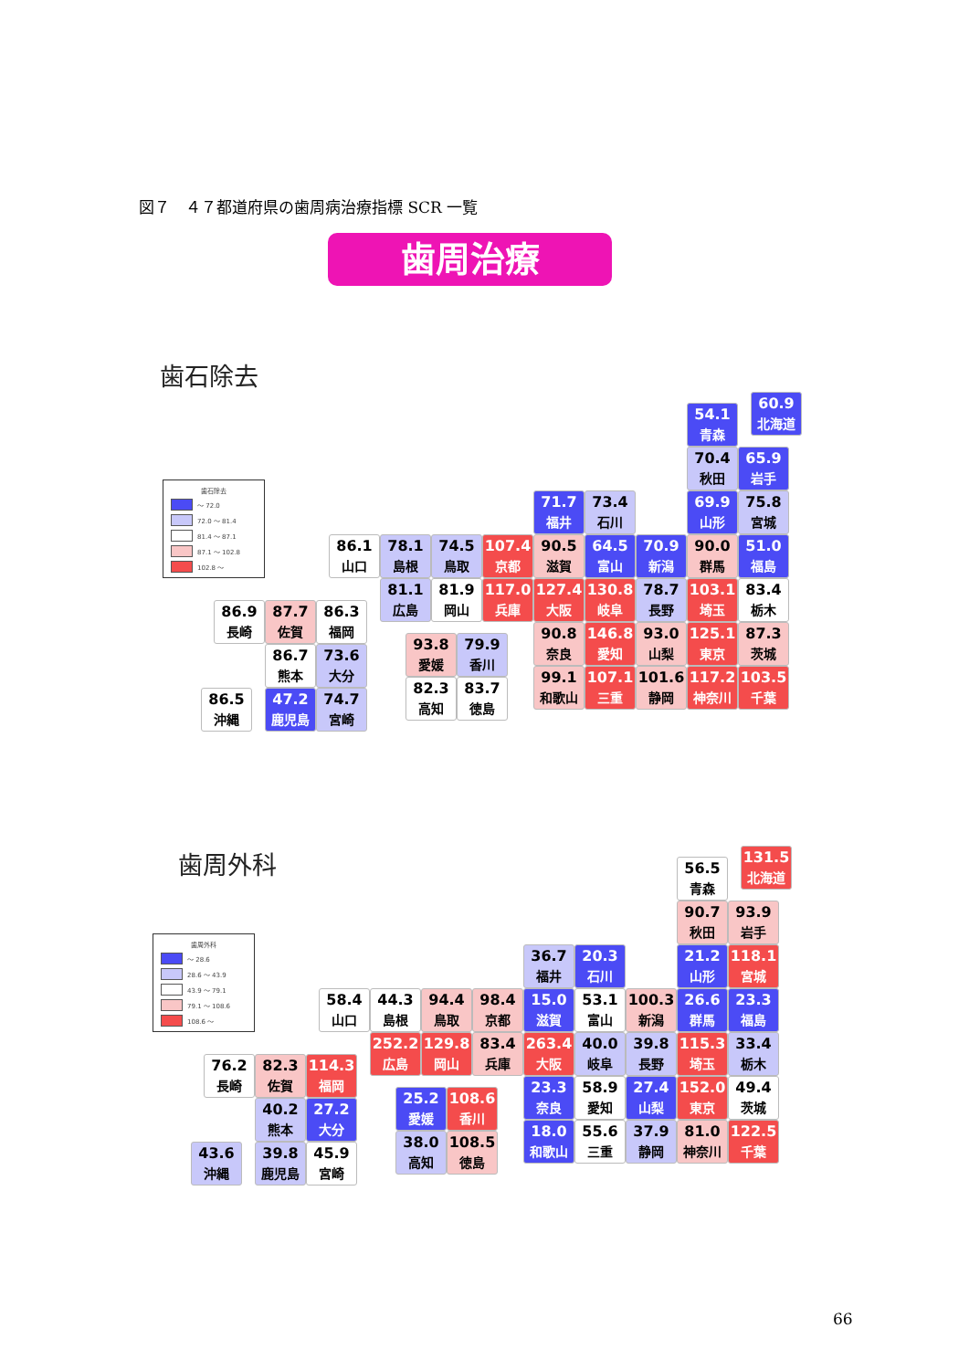図７　４７都道府県の歯周病治療指標 SCR 一覧
歯周治療
歯石除去
60.9
北海道
54.1
青森
歯石除去
～ 72.0
72.0 ～ 81.4
81.4 ～ 87.1
87.1 ～ 102.8
102.8 ～
70.4
秋田
65.9
岩手
71.7
福井
73.4
石川
69.9
山形
75.8
宮城
86.1
山口
78.1
島根
74.5
鳥取
107.4
京都
90.5
滋賀
64.5
富山
70.9
新潟
90.0
群馬
51.0
福島
81.1
広島
81.9
岡山
117.0
兵庫
127.4
大阪
130.8
岐阜
78.7
長野
103.1
埼玉
83.4
栃木
86.9
長崎
87.7
佐賀
86.3
福岡
90.8
奈良
146.8
愛知
93.0
山梨
125.1
東京
87.3
茨城
93.8
愛媛
79.9
香川
86.7
熊本
73.6
大分
99.1
和歌山
107.1
三重
101.6
静岡
117.2
神奈川
103.5
千葉
82.3
高知
83.7
徳島
86.5
沖縄
47.2
鹿児島
74.7
宮崎
歯周外科
131.5
北海道
56.5
青森
90.7
秋田
93.9
岩手
歯周外科
～ 28.6
28.6 ～ 43.9
43.9 ～ 79.1
79.1 ～ 108.6
108.6 ～
36.7
福井
20.3
石川
21.2
山形
118.1
宮城
58.4
山口
44.3
島根
94.4
鳥取
98.4
京都
15.0
滋賀
53.1
富山
100.3
新潟
26.6
群馬
23.3
福島
252.2
広島
129.8
岡山
83.4
兵庫
263.4
大阪
40.0
岐阜
39.8
長野
115.3
埼玉
33.4
栃木
76.2
長崎
82.3
佐賀
114.3
福岡
23.3
奈良
58.9
愛知
27.4
山梨
152.0
東京
49.4
茨城
25.2
愛媛
108.6
香川
40.2
熊本
27.2
大分
18.0
和歌山
55.6
三重
37.9
静岡
81.0
神奈川
122.5
千葉
38.0
高知
108.5
徳島
43.6
沖縄
39.8
鹿児島
45.9
宮崎
66